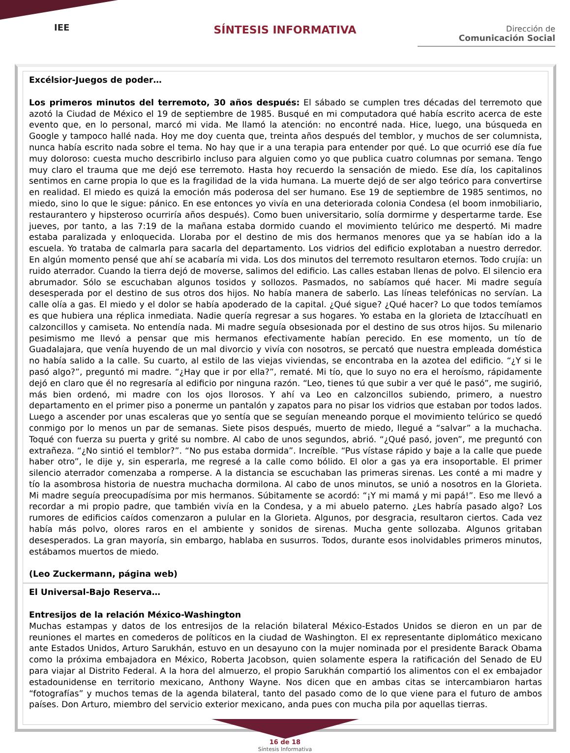IEE
SÍNTESIS INFORMATIVA
Dirección de
Comunicación Social
Excélsior-Juegos de poder…
Los primeros minutos del terremoto, 30 años después: El sábado se cumplen tres décadas del terremoto que azotó la Ciudad de México el 19 de septiembre de 1985. Busqué en mi computadora qué había escrito acerca de este evento que, en lo personal, marcó mi vida. Me llamó la atención: no encontré nada. Hice, luego, una búsqueda en Google y tampoco hallé nada. Hoy me doy cuenta que, treinta años después del temblor, y muchos de ser columnista, nunca había escrito nada sobre el tema. No hay que ir a una terapia para entender por qué. Lo que ocurrió ese día fue muy doloroso: cuesta mucho describirlo incluso para alguien como yo que publica cuatro columnas por semana. Tengo muy claro el trauma que me dejó ese terremoto. Hasta hoy recuerdo la sensación de miedo. Ese día, los capitalinos sentimos en carne propia lo que es la fragilidad de la vida humana. La muerte dejó de ser algo teórico para convertirse en realidad. El miedo es quizá la emoción más poderosa del ser humano. Ese 19 de septiembre de 1985 sentimos, no miedo, sino lo que le sigue: pánico. En ese entonces yo vivía en una deteriorada colonia Condesa (el boom inmobiliario, restaurantero y hipsteroso ocurriría años después). Como buen universitario, solía dormirme y despertarme tarde. Ese jueves, por tanto, a las 7:19 de la mañana estaba dormido cuando el movimiento telúrico me despertó. Mi madre estaba paralizada y enloquecida. Lloraba por el destino de mis dos hermanos menores que ya se habían ido a la escuela. Yo trataba de calmarla para sacarla del departamento. Los vidrios del edificio explotaban a nuestro derredor. En algún momento pensé que ahí se acabaría mi vida. Los dos minutos del terremoto resultaron eternos. Todo crujía: un ruido aterrador. Cuando la tierra dejó de moverse, salimos del edificio. Las calles estaban llenas de polvo. El silencio era abrumador. Sólo se escuchaban algunos tosidos y sollozos. Pasmados, no sabíamos qué hacer. Mi madre seguía desesperada por el destino de sus otros dos hijos. No había manera de saberlo. Las líneas telefónicas no servían. La calle olía a gas. El miedo y el dolor se había apoderado de la capital. ¿Qué sigue? ¿Qué hacer? Lo que todos temíamos es que hubiera una réplica inmediata. Nadie quería regresar a sus hogares. Yo estaba en la glorieta de Iztaccíhuatl en calzoncillos y camiseta. No entendía nada. Mi madre seguía obsesionada por el destino de sus otros hijos. Su milenario pesimismo me llevó a pensar que mis hermanos efectivamente habían perecido. En ese momento, un tío de Guadalajara, que venía huyendo de un mal divorcio y vivía con nosotros, se percató que nuestra empleada doméstica no había salido a la calle. Su cuarto, al estilo de las viejas viviendas, se encontraba en la azotea del edificio. “¿Y si le pasó algo?”, preguntó mi madre. “¿Hay que ir por ella?”, rematé. Mi tío, que lo suyo no era el heroísmo, rápidamente dejó en claro que él no regresaría al edificio por ninguna razón. “Leo, tienes tú que subir a ver qué le pasó”, me sugirió, más bien ordenó, mi madre con los ojos llorosos. Y ahí va Leo en calzoncillos subiendo, primero, a nuestro departamento en el primer piso a ponerme un pantalón y zapatos para no pisar los vidrios que estaban por todos lados. Luego a ascender por unas escaleras que yo sentía que se seguían meneando porque el movimiento telúrico se quedó conmigo por lo menos un par de semanas. Siete pisos después, muerto de miedo, llegué a “salvar” a la muchacha. Toqué con fuerza su puerta y grité su nombre. Al cabo de unos segundos, abrió. “¿Qué pasó, joven”, me preguntó con extrañeza. “¿No sintió el temblor?”. “No pus estaba dormida”. Increíble. “Pus vístase rápido y baje a la calle que puede haber otro”, le dije y, sin esperarla, me regresé a la calle como bólido. El olor a gas ya era insoportable. El primer silencio aterrador comenzaba a romperse. A la distancia se escuchaban las primeras sirenas. Les conté a mi madre y tío la asombrosa historia de nuestra muchacha dormilona. Al cabo de unos minutos, se unió a nosotros en la Glorieta. Mi madre seguía preocupadísima por mis hermanos. Súbitamente se acordó: “¡Y mi mamá y mi papá!”. Eso me llevó a recordar a mi propio padre, que también vivía en la Condesa, y a mi abuelo paterno. ¿Les habría pasado algo? Los rumores de edificios caídos comenzaron a pulular en la Glorieta. Algunos, por desgracia, resultaron ciertos. Cada vez había más polvo, olores raros en el ambiente y sonidos de sirenas. Mucha gente sollozaba. Algunos gritaban desesperados. La gran mayoría, sin embargo, hablaba en susurros. Todos, durante esos inolvidables primeros minutos, estábamos muertos de miedo.
(Leo Zuckermann, página web)
El Universal-Bajo Reserva…
Entresijos de la relación México-Washington
Muchas estampas y datos de los entresijos de la relación bilateral México-Estados Unidos se dieron en un par de reuniones el martes en comederos de políticos en la ciudad de Washington. El ex representante diplomático mexicano ante Estados Unidos, Arturo Sarukhán, estuvo en un desayuno con la mujer nominada por el presidente Barack Obama como la próxima embajadora en México, Roberta Jacobson, quien solamente espera la ratificación del Senado de EU para viajar al Distrito Federal. A la hora del almuerzo, el propio Sarukhán compartió los alimentos con el ex embajador estadounidense en territorio mexicano, Anthony Wayne. Nos dicen que en ambas citas se intercambiaron hartas “fotografías” y muchos temas de la agenda bilateral, tanto del pasado como de lo que viene para el futuro de ambos países. Don Arturo, miembro del servicio exterior mexicano, anda pues con mucha pila por aquellas tierras.
16 de 18
Síntesis Informativa